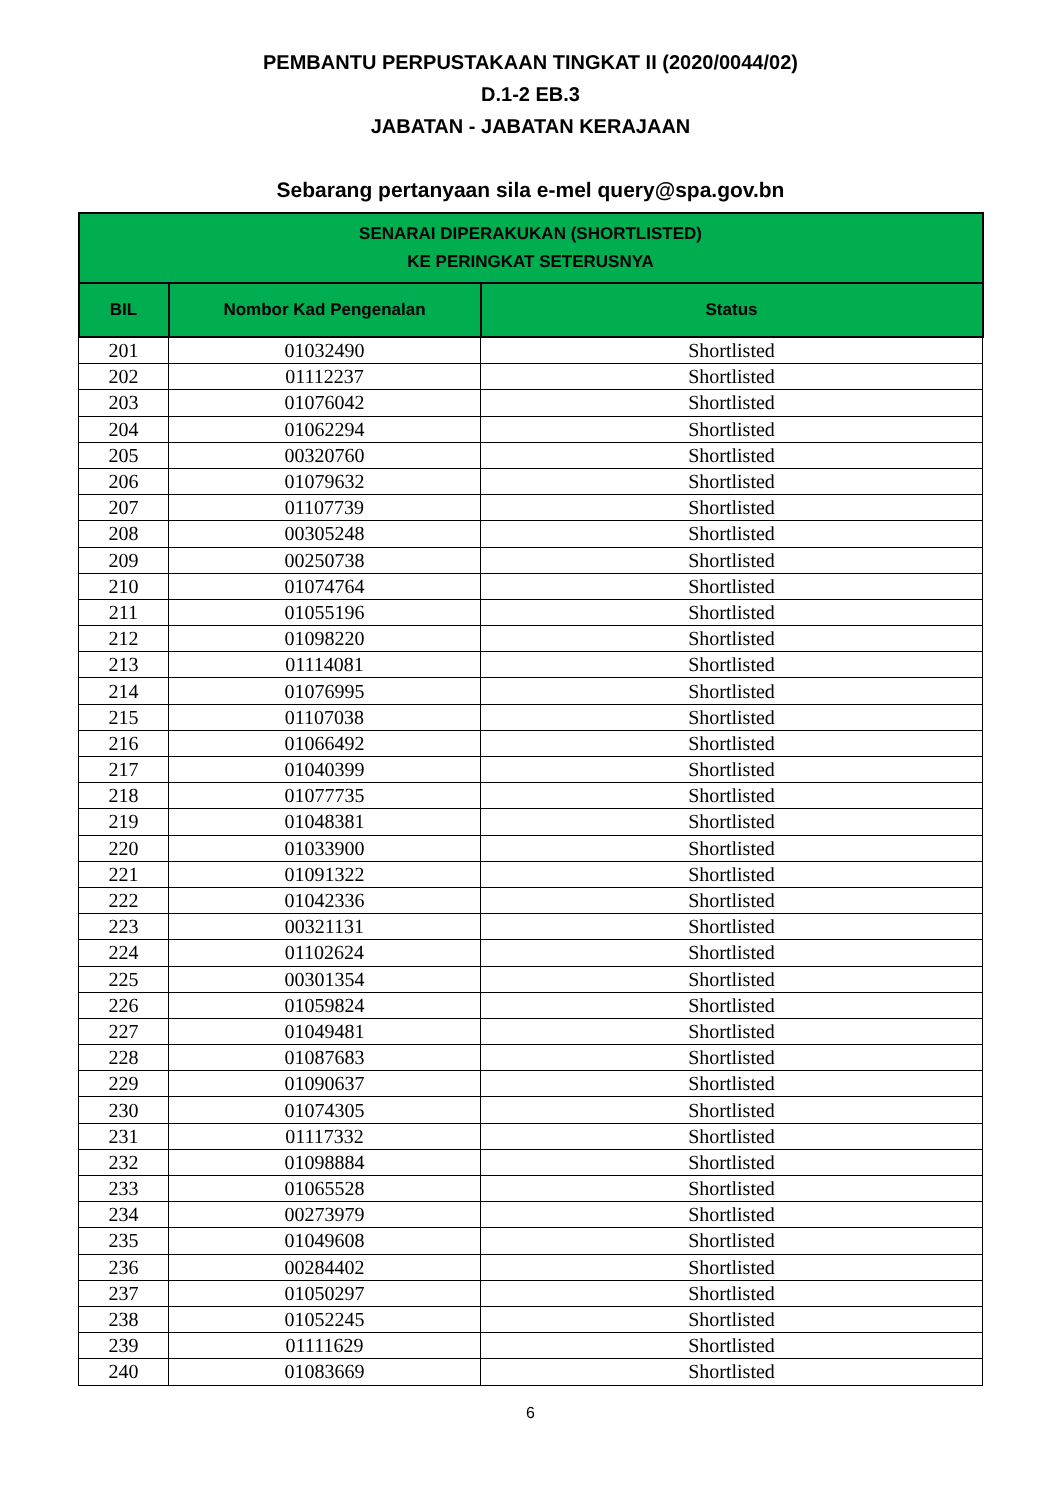PEMBANTU PERPUSTAKAAN TINGKAT II (2020/0044/02)
D.1-2 EB.3
JABATAN - JABATAN KERAJAAN
Sebarang pertanyaan sila e-mel query@spa.gov.bn
| SENARAI DIPERAKUKAN (SHORTLISTED) KE PERINGKAT SETERUSNYA | | |
| --- | --- | --- |
| BIL | Nombor Kad Pengenalan | Status |
| 201 | 01032490 | Shortlisted |
| 202 | 01112237 | Shortlisted |
| 203 | 01076042 | Shortlisted |
| 204 | 01062294 | Shortlisted |
| 205 | 00320760 | Shortlisted |
| 206 | 01079632 | Shortlisted |
| 207 | 01107739 | Shortlisted |
| 208 | 00305248 | Shortlisted |
| 209 | 00250738 | Shortlisted |
| 210 | 01074764 | Shortlisted |
| 211 | 01055196 | Shortlisted |
| 212 | 01098220 | Shortlisted |
| 213 | 01114081 | Shortlisted |
| 214 | 01076995 | Shortlisted |
| 215 | 01107038 | Shortlisted |
| 216 | 01066492 | Shortlisted |
| 217 | 01040399 | Shortlisted |
| 218 | 01077735 | Shortlisted |
| 219 | 01048381 | Shortlisted |
| 220 | 01033900 | Shortlisted |
| 221 | 01091322 | Shortlisted |
| 222 | 01042336 | Shortlisted |
| 223 | 00321131 | Shortlisted |
| 224 | 01102624 | Shortlisted |
| 225 | 00301354 | Shortlisted |
| 226 | 01059824 | Shortlisted |
| 227 | 01049481 | Shortlisted |
| 228 | 01087683 | Shortlisted |
| 229 | 01090637 | Shortlisted |
| 230 | 01074305 | Shortlisted |
| 231 | 01117332 | Shortlisted |
| 232 | 01098884 | Shortlisted |
| 233 | 01065528 | Shortlisted |
| 234 | 00273979 | Shortlisted |
| 235 | 01049608 | Shortlisted |
| 236 | 00284402 | Shortlisted |
| 237 | 01050297 | Shortlisted |
| 238 | 01052245 | Shortlisted |
| 239 | 01111629 | Shortlisted |
| 240 | 01083669 | Shortlisted |
6